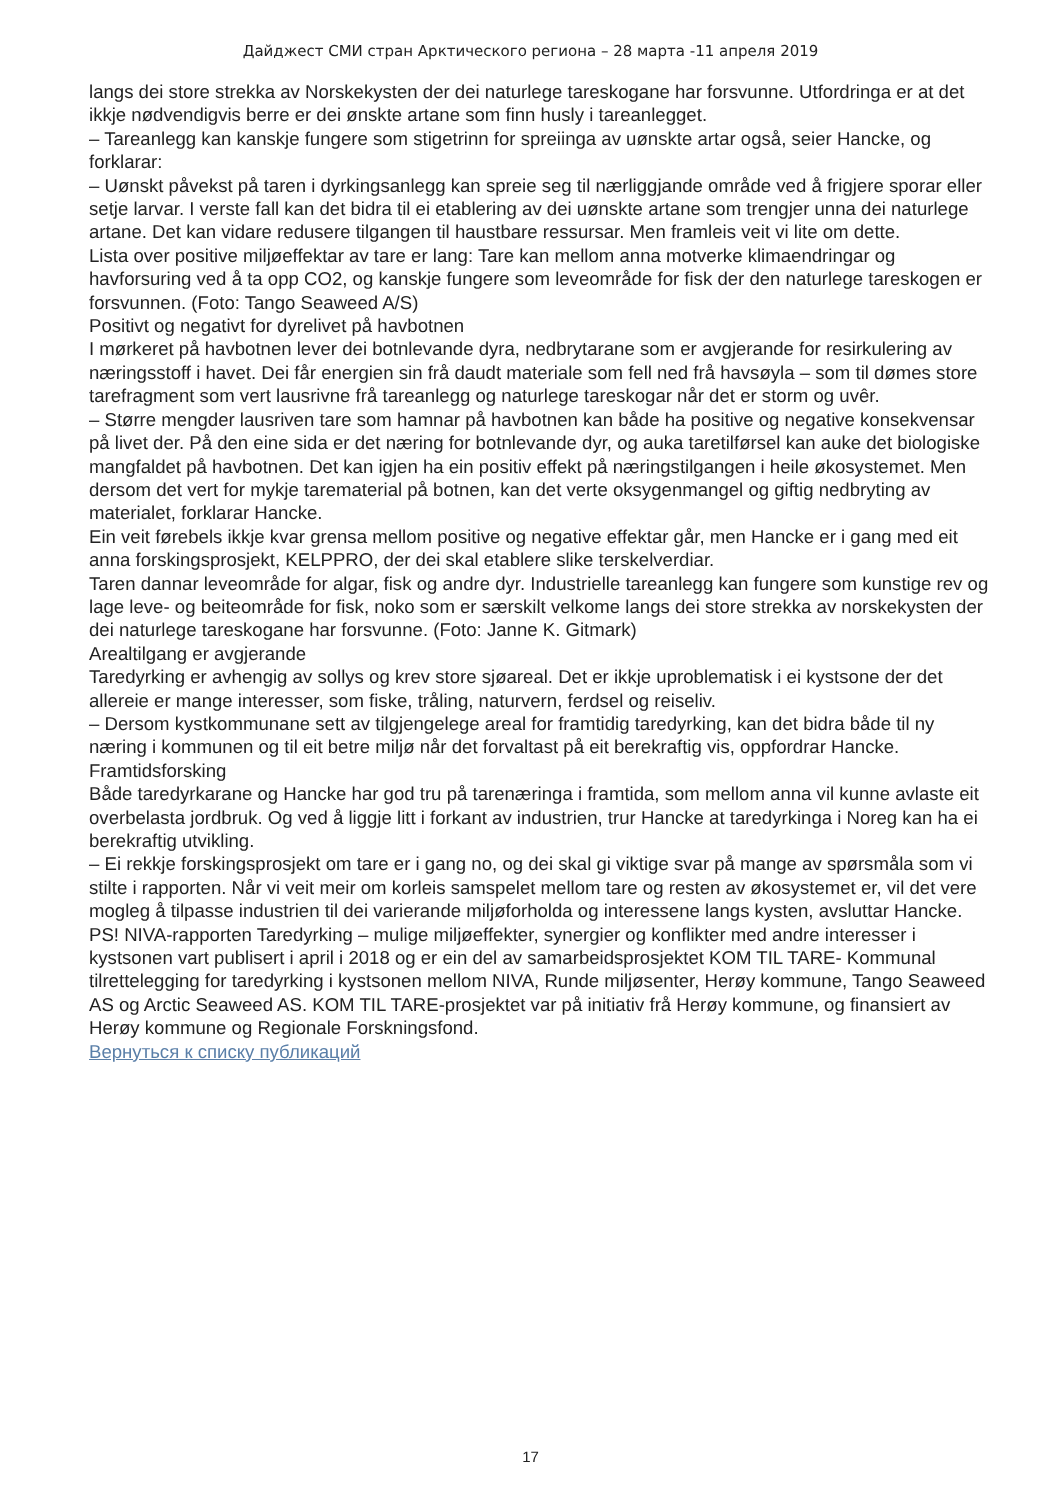Дайджест СМИ стран Арктического региона – 28 марта -11 апреля 2019
langs dei store strekka av Norskekysten der dei naturlege tareskogane har forsvunne. Utfordringa er at det ikkje nødvendigvis berre er dei ønskte artane som finn husly i tareanlegget.
– Tareanlegg kan kanskje fungere som stigetrinn for spreiinga av uønskte artar også, seier Hancke, og forklarar:
– Uønskt påvekst på taren i dyrkingsanlegg kan spreie seg til nærliggjande område ved å frigjere sporar eller setje larvar. I verste fall kan det bidra til ei etablering av dei uønskte artane som trengjer unna dei naturlege artane. Det kan vidare redusere tilgangen til haustbare ressursar. Men framleis veit vi lite om dette.
Lista over positive miljøeffektar av tare er lang: Tare kan mellom anna motverke klimaendringar og havforsuring ved å ta opp CO2, og kanskje fungere som leveområde for fisk der den naturlege tareskogen er forsvunnen. (Foto: Tango Seaweed A/S)
Positivt og negativt for dyrelivet på havbotnen
I mørkeret på havbotnen lever dei botnlevande dyra, nedbrytarane som er avgjerande for resirkulering av næringsstoff i havet. Dei får energien sin frå daudt materiale som fell ned frå havsøyla – som til dømes store tarefragment som vert lausrivne frå tareanlegg og naturlege tareskogar når det er storm og uvêr.
– Større mengder lausriven tare som hamnar på havbotnen kan både ha positive og negative konsekvensar på livet der. På den eine sida er det næring for botnlevande dyr, og auka taretilførsel kan auke det biologiske mangfaldet på havbotnen. Det kan igjen ha ein positiv effekt på næringstilgangen i heile økosystemet. Men dersom det vert for mykje tarematerial på botnen, kan det verte oksygenmangel og giftig nedbryting av materialet, forklarar Hancke.
Ein veit førebels ikkje kvar grensa mellom positive og negative effektar går, men Hancke er i gang med eit anna forskingsprosjekt, KELPPRO, der dei skal etablere slike terskelverdiar.
Taren dannar leveområde for algar, fisk og andre dyr. Industrielle tareanlegg kan fungere som kunstige rev og lage leve- og beiteområde for fisk, noko som er særskilt velkome langs dei store strekka av norskekysten der dei naturlege tareskogane har forsvunne. (Foto: Janne K. Gitmark)
Arealtilgang er avgjerande
Taredyrking er avhengig av sollys og krev store sjøareal. Det er ikkje uproblematisk i ei kystsone der det allereie er mange interesser, som fiske, tråling, naturvern, ferdsel og reiseliv.
– Dersom kystkommunane sett av tilgjengelege areal for framtidig taredyrking, kan det bidra både til ny næring i kommunen og til eit betre miljø når det forvaltast på eit berekraftig vis, oppfordrar Hancke.
Framtidsforsking
Både taredyrkarane og Hancke har god tru på tarenæringa i framtida, som mellom anna vil kunne avlaste eit overbelasta jordbruk. Og ved å liggje litt i forkant av industrien, trur Hancke at taredyrkinga i Noreg kan ha ei berekraftig utvikling.
– Ei rekkje forskingsprosjekt om tare er i gang no, og dei skal gi viktige svar på mange av spørsmåla som vi stilte i rapporten. Når vi veit meir om korleis samspelet mellom tare og resten av økosystemet er, vil det vere mogleg å tilpasse industrien til dei varierande miljøforholda og interessene langs kysten, avsluttar Hancke.
PS! NIVA-rapporten Taredyrking – mulige miljøeffekter, synergier og konflikter med andre interesser i kystsonen vart publisert i april i 2018 og er ein del av samarbeidsprosjektet KOM TIL TARE- Kommunal tilrettelegging for taredyrking i kystsonen mellom NIVA, Runde miljøsenter, Herøy kommune, Tango Seaweed AS og Arctic Seaweed AS. KOM TIL TARE-prosjektet var på initiativ frå Herøy kommune, og finansiert av Herøy kommune og Regionale Forskningsfond.
Вернуться к списку публикаций
17